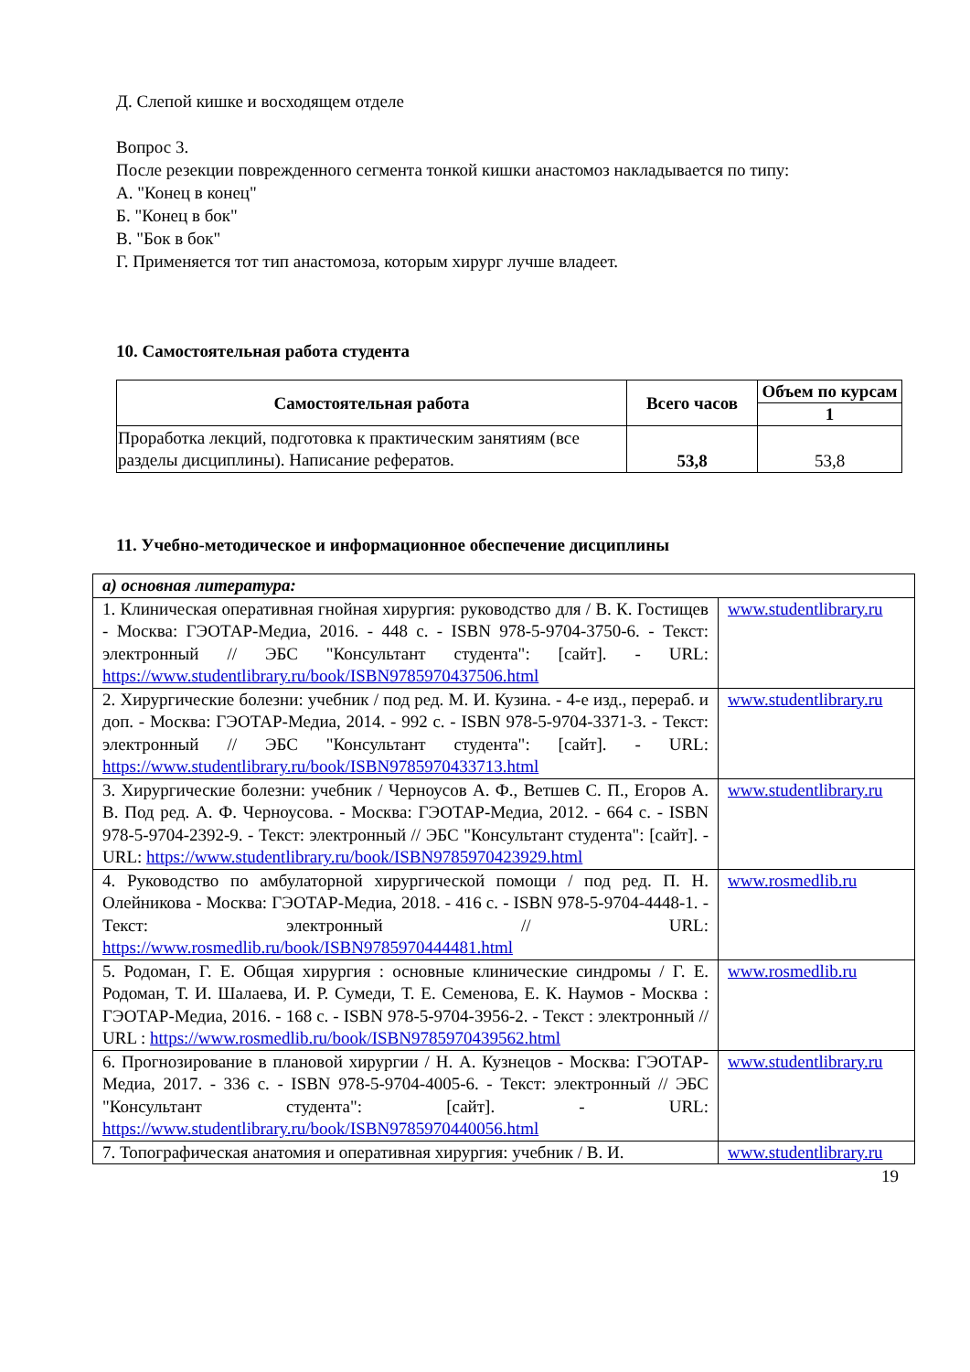Д. Слепой кишке и восходящем отделе
Вопрос 3.
После резекции поврежденного сегмента тонкой кишки анастомоз накладывается по типу:
А. "Конец в конец"
Б. "Конец в бок"
В. "Бок в бок"
Г. Применяется тот тип анастомоза, которым хирург лучше владеет.
10. Самостоятельная работа студента
| Самостоятельная работа | Всего часов | Объем по курсам |
| --- | --- | --- |
| | | 1 |
| Проработка лекций, подготовка к практическим занятиям (все разделы дисциплины). Написание рефератов. | 53,8 | 53,8 |
11. Учебно-методическое и информационное обеспечение дисциплины
| а) основная литература: | |
| 1. Клиническая оперативная гнойная хирургия: руководство для / В. К. Гостищев - Москва: ГЭОТАР-Медиа, 2016. - 448 с. - ISBN 978-5-9704-3750-6. - Текст: электронный // ЭБС "Консультант студента": [сайт]. - URL: https://www.studentlibrary.ru/book/ISBN9785970437506.html | www.studentlibrary.ru |
| 2. Хирургические болезни: учебник / под ред. М. И. Кузина. - 4-е изд., перераб. и доп. - Москва: ГЭОТАР-Медиа, 2014. - 992 с. - ISBN 978-5-9704-3371-3. - Текст: электронный // ЭБС "Консультант студента": [сайт]. - URL: https://www.studentlibrary.ru/book/ISBN9785970433713.html | www.studentlibrary.ru |
| 3. Хирургические болезни: учебник / Черноусов А. Ф., Ветшев С. П., Егоров А. В. Под ред. А. Ф. Черноусова. - Москва: ГЭОТАР-Медиа, 2012. - 664 с. - ISBN 978-5-9704-2392-9. - Текст: электронный // ЭБС "Консультант студента": [сайт]. - URL: https://www.studentlibrary.ru/book/ISBN9785970423929.html | www.studentlibrary.ru |
| 4. Руководство по амбулаторной хирургической помощи / под ред. П. Н. Олейникова - Москва: ГЭОТАР-Медиа, 2018. - 416 с. - ISBN 978-5-9704-4448-1. - Текст: электронный // URL: https://www.rosmedlib.ru/book/ISBN9785970444481.html | www.rosmedlib.ru |
| 5. Родоман, Г. Е. Общая хирургия : основные клинические синдромы / Г. Е. Родоман, Т. И. Шалаева, И. Р. Сумеди, Т. Е. Семенова, Е. К. Наумов - Москва : ГЭОТАР-Медиа, 2016. - 168 с. - ISBN 978-5-9704-3956-2. - Текст : электронный // URL : https://www.rosmedlib.ru/book/ISBN9785970439562.html | www.rosmedlib.ru |
| 6. Прогнозирование в плановой хирургии / Н. А. Кузнецов - Москва: ГЭОТАР-Медиа, 2017. - 336 с. - ISBN 978-5-9704-4005-6. - Текст: электронный // ЭБС "Консультант студента": [сайт]. - URL: https://www.studentlibrary.ru/book/ISBN9785970440056.html | www.studentlibrary.ru |
| 7. Топографическая анатомия и оперативная хирургия: учебник / В. И. | www.studentlibrary.ru |
19